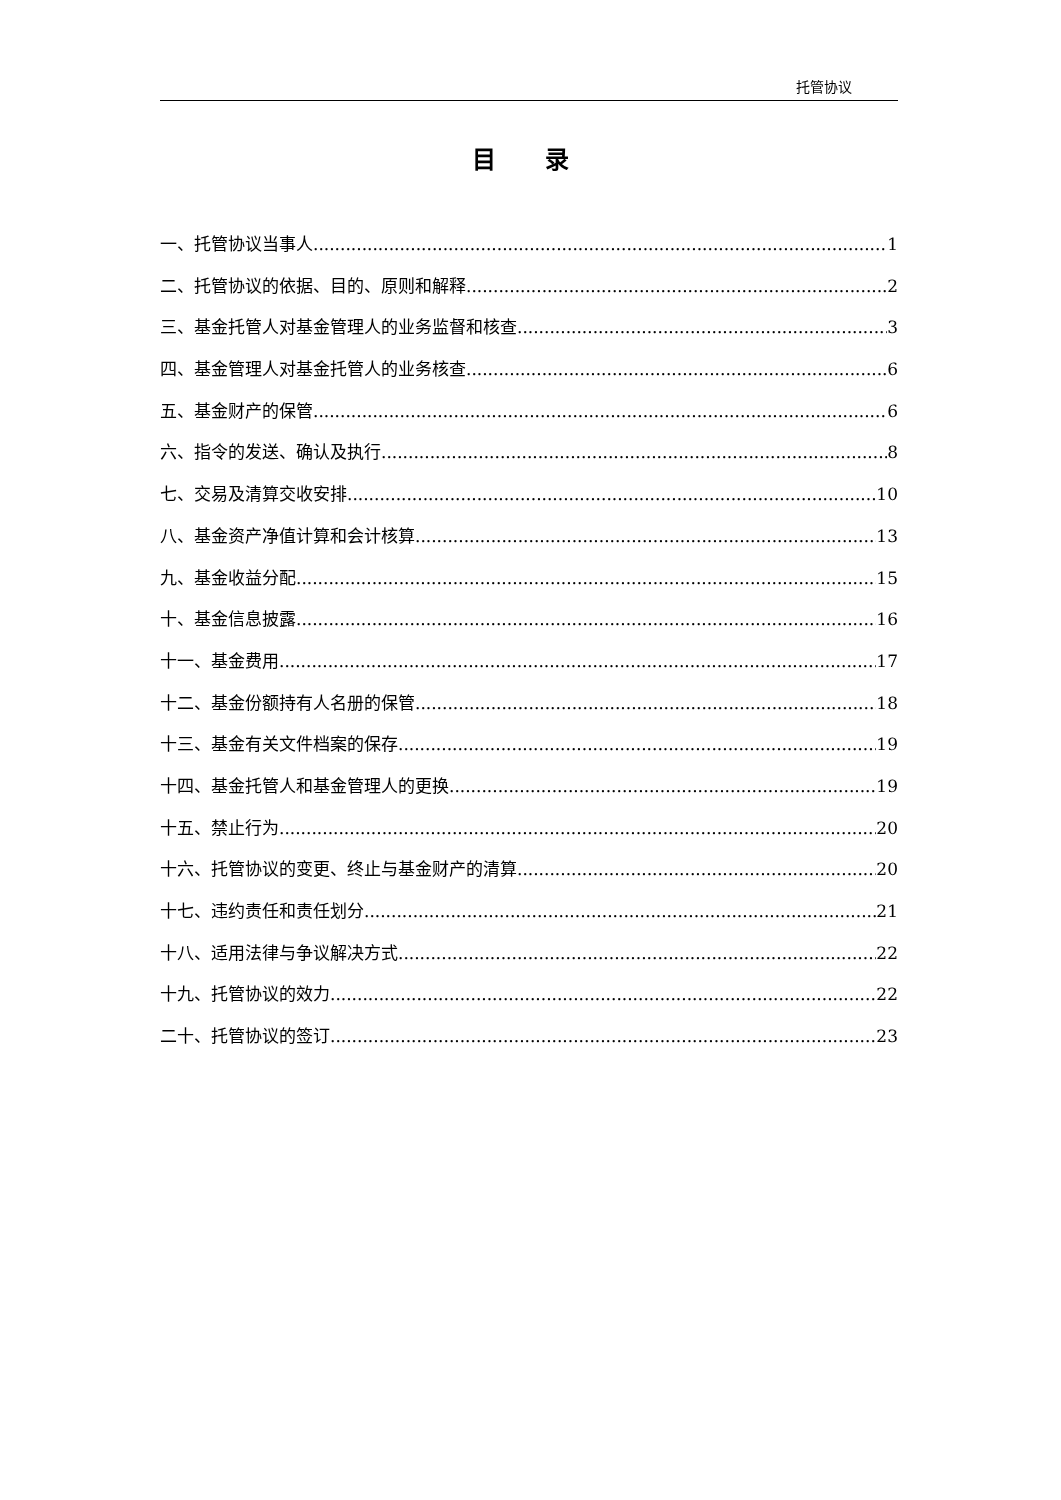托管协议
目 录
一、托管协议当事人 1
二、托管协议的依据、目的、原则和解释 2
三、基金托管人对基金管理人的业务监督和核查 3
四、基金管理人对基金托管人的业务核查 6
五、基金财产的保管 6
六、指令的发送、确认及执行 8
七、交易及清算交收安排 10
八、基金资产净值计算和会计核算 13
九、基金收益分配 15
十、基金信息披露 16
十一、基金费用 17
十二、基金份额持有人名册的保管 18
十三、基金有关文件档案的保存 19
十四、基金托管人和基金管理人的更换 19
十五、禁止行为 20
十六、托管协议的变更、终止与基金财产的清算 20
十七、违约责任和责任划分 21
十八、适用法律与争议解决方式 22
十九、托管协议的效力 22
二十、托管协议的签订 23